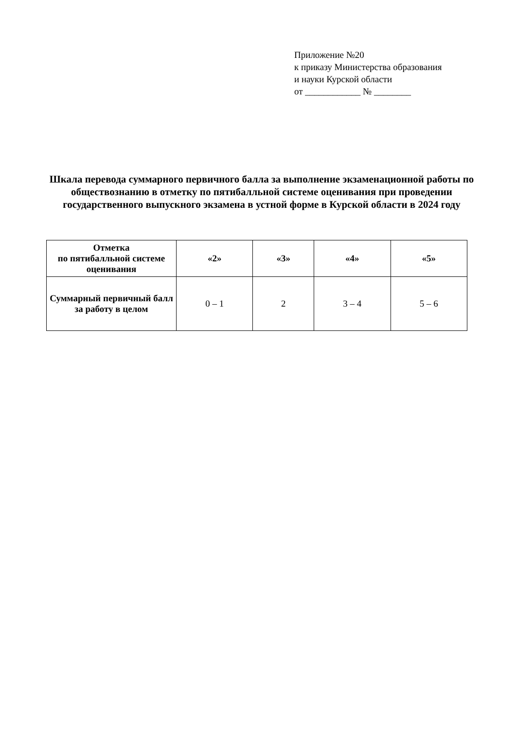Приложение №20
к приказу Министерства образования
и науки Курской области
от ____________ № ________
Шкала перевода суммарного первичного балла за выполнение экзаменационной работы по обществознанию в отметку по пятибалльной системе оценивания при проведении государственного выпускного экзамена в устной форме в Курской области в 2024 году
| Отметка по пятибалльной системе оценивания | «2» | «3» | «4» | «5» |
| --- | --- | --- | --- | --- |
| Суммарный первичный балл за работу в целом | 0 – 1 | 2 | 3 – 4 | 5 – 6 |